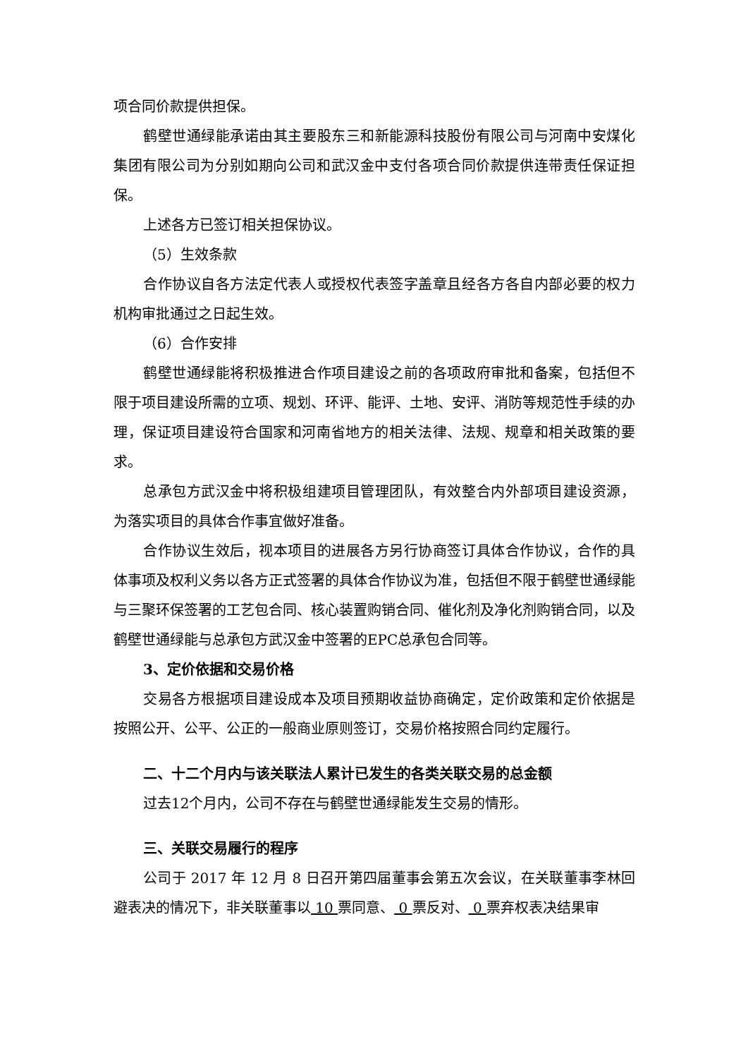项合同价款提供担保。
鹤壁世通绿能承诺由其主要股东三和新能源科技股份有限公司与河南中安煤化集团有限公司为分别如期向公司和武汉金中支付各项合同价款提供连带责任保证担保。
上述各方已签订相关担保协议。
（5）生效条款
合作协议自各方法定代表人或授权代表签字盖章且经各方各自内部必要的权力机构审批通过之日起生效。
（6）合作安排
鹤壁世通绿能将积极推进合作项目建设之前的各项政府审批和备案，包括但不限于项目建设所需的立项、规划、环评、能评、土地、安评、消防等规范性手续的办理，保证项目建设符合国家和河南省地方的相关法律、法规、规章和相关政策的要求。
总承包方武汉金中将积极组建项目管理团队，有效整合内外部项目建设资源，为落实项目的具体合作事宜做好准备。
合作协议生效后，视本项目的进展各方另行协商签订具体合作协议，合作的具体事项及权利义务以各方正式签署的具体合作协议为准，包括但不限于鹤壁世通绿能与三聚环保签署的工艺包合同、核心装置购销合同、催化剂及净化剂购销合同，以及鹤壁世通绿能与总承包方武汉金中签署的EPC总承包合同等。
3、定价依据和交易价格
交易各方根据项目建设成本及项目预期收益协商确定，定价政策和定价依据是按照公开、公平、公正的一般商业原则签订，交易价格按照合同约定履行。
二、十二个月内与该关联法人累计已发生的各类关联交易的总金额
过去12个月内，公司不存在与鹤壁世通绿能发生交易的情形。
三、关联交易履行的程序
公司于 2017 年 12 月 8 日召开第四届董事会第五次会议，在关联董事李林回避表决的情况下，非关联董事以 10 票同意、 0 票反对、 0 票弃权表决结果审